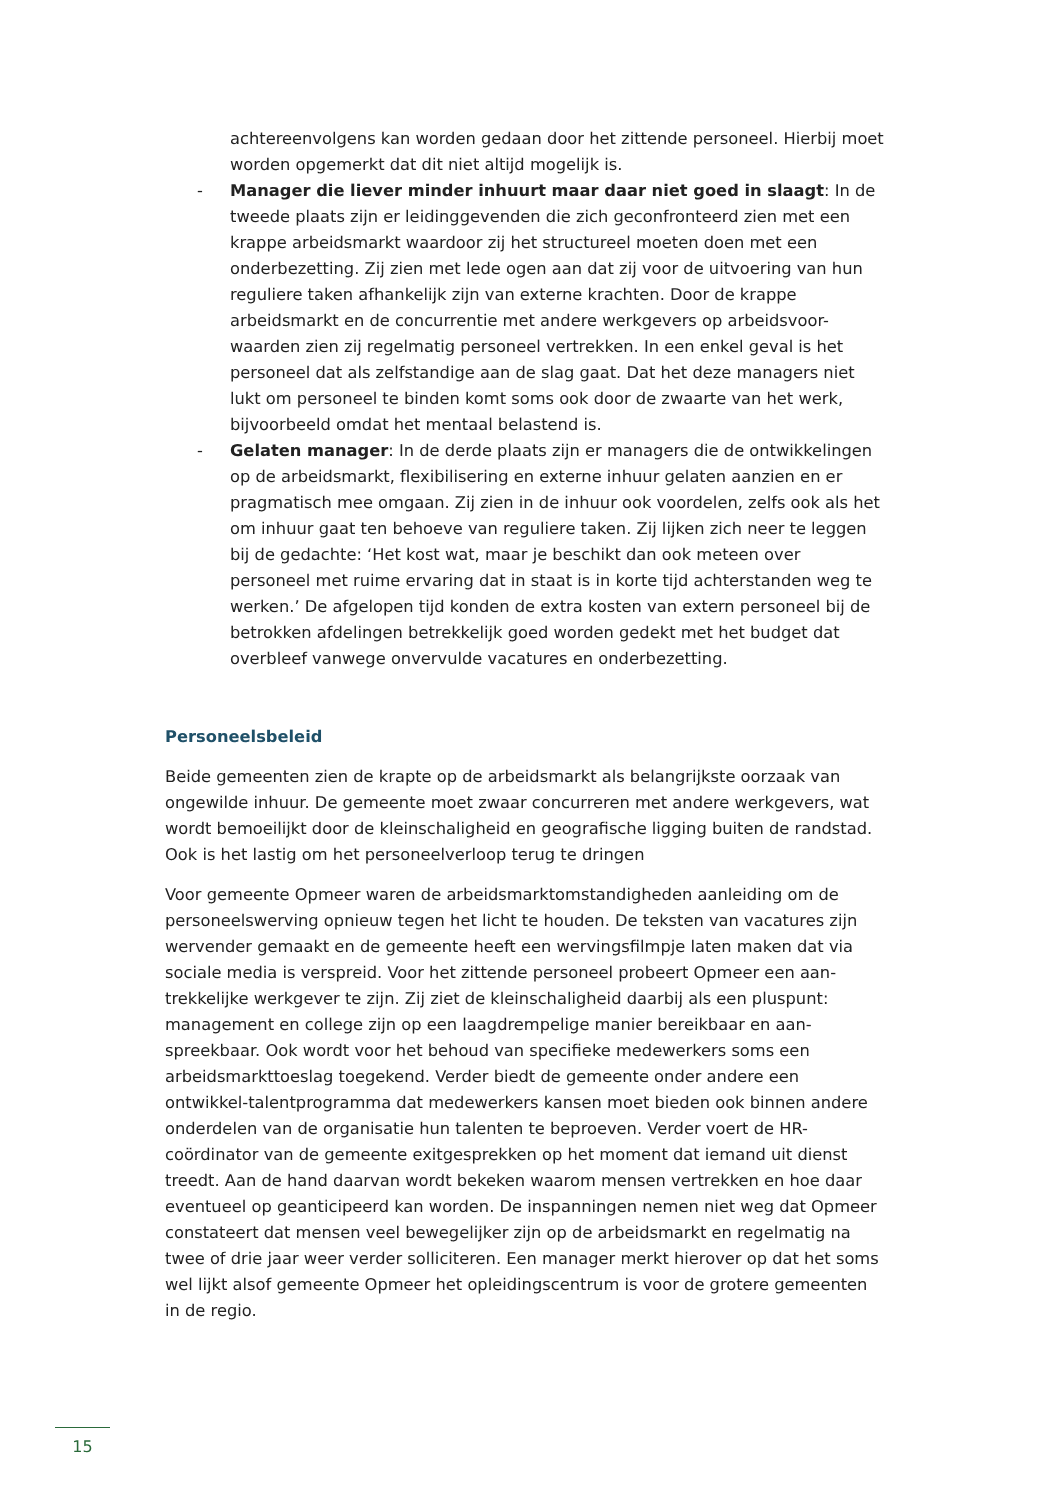achtereenvolgens kan worden gedaan door het zittende personeel. Hierbij moet worden opgemerkt dat dit niet altijd mogelijk is.
- Manager die liever minder inhuurt maar daar niet goed in slaagt: In de tweede plaats zijn er leidinggevenden die zich geconfronteerd zien met een krappe arbeidsmarkt waardoor zij het structureel moeten doen met een onderbezetting. Zij zien met lede ogen aan dat zij voor de uitvoering van hun reguliere taken afhankelijk zijn van externe krachten. Door de krappe arbeidsmarkt en de concurrentie met andere werkgevers op arbeidsvoor-waarden zien zij regelmatig personeel vertrekken. In een enkel geval is het personeel dat als zelfstandige aan de slag gaat. Dat het deze managers niet lukt om personeel te binden komt soms ook door de zwaarte van het werk, bijvoorbeeld omdat het mentaal belastend is.
- Gelaten manager: In de derde plaats zijn er managers die de ontwikkelingen op de arbeidsmarkt, flexibilisering en externe inhuur gelaten aanzien en er pragmatisch mee omgaan. Zij zien in de inhuur ook voordelen, zelfs ook als het om inhuur gaat ten behoeve van reguliere taken. Zij lijken zich neer te leggen bij de gedachte: ‘Het kost wat, maar je beschikt dan ook meteen over personeel met ruime ervaring dat in staat is in korte tijd achterstanden weg te werken.’ De afgelopen tijd konden de extra kosten van extern personeel bij de betrokken afdelingen betrekkelijk goed worden gedekt met het budget dat overbleef vanwege onvervulde vacatures en onderbezetting.
Personeelsbeleid
Beide gemeenten zien de krapte op de arbeidsmarkt als belangrijkste oorzaak van ongewilde inhuur. De gemeente moet zwaar concurreren met andere werkgevers, wat wordt bemoeilijkt door de kleinschaligheid en geografische ligging buiten de randstad. Ook is het lastig om het personeelverloop terug te dringen
Voor gemeente Opmeer waren de arbeidsmarktomstandigheden aanleiding om de personeelswerving opnieuw tegen het licht te houden. De teksten van vacatures zijn wervender gemaakt en de gemeente heeft een wervingsfilmpje laten maken dat via sociale media is verspreid. Voor het zittende personeel probeert Opmeer een aan-trekkelijke werkgever te zijn. Zij ziet de kleinschaligheid daarbij als een pluspunt: management en college zijn op een laagdrempelige manier bereikbaar en aan-spreekbaar. Ook wordt voor het behoud van specifieke medewerkers soms een arbeidsmarkttoeslag toegekend. Verder biedt de gemeente onder andere een ontwikkel-talentprogramma dat medewerkers kansen moet bieden ook binnen andere onderdelen van de organisatie hun talenten te beproeven. Verder voert de HR-coördinator van de gemeente exitgesprekken op het moment dat iemand uit dienst treedt. Aan de hand daarvan wordt bekeken waarom mensen vertrekken en hoe daar eventueel op geanticipeerd kan worden. De inspanningen nemen niet weg dat Opmeer constateert dat mensen veel bewegelijker zijn op de arbeidsmarkt en regelmatig na twee of drie jaar weer verder solliciteren. Een manager merkt hierover op dat het soms wel lijkt alsof gemeente Opmeer het opleidingscentrum is voor de grotere gemeenten in de regio.
15